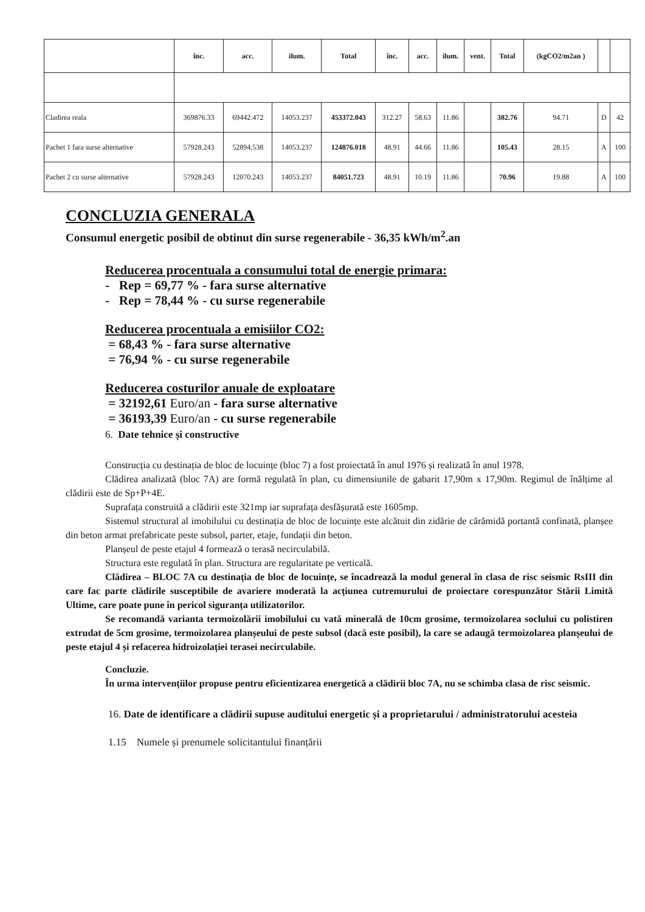| | înc. | acc. | ilum. | Total | înc. | acc. | ilum. | vent. | Total | (kgCO2/m2an ) | | |
| --- | --- | --- | --- | --- | --- | --- | --- | --- | --- | --- | --- | --- |
| Cladirea reala | 369876.33 | 69442.472 | 14053.237 | 453372.043 | 312.27 | 58.63 | 11.86 | | 382.76 | 94.71 | D | 42 |
| Pachet 1 fara surse alternative | 57928.243 | 52894.538 | 14053.237 | 124876.018 | 48.91 | 44.66 | 11.86 | | 105.43 | 28.15 | A | 100 |
| Pachet 2 cu surse alternative | 57928.243 | 12070.243 | 14053.237 | 84051.723 | 48.91 | 10.19 | 11.86 | | 70.96 | 19.88 | A | 100 |
CONCLUZIA GENERALA
Consumul energetic posibil de obtinut din surse regenerabile - 36,35 kWh/m<sup>2</sup>.an
Reducerea procentuala a consumului total de energie primara:
- Rep = 69,77 % - fara surse alternative
- Rep = 78,44 % - cu surse regenerabile
Reducerea procentuala a emisiilor CO2:
= 68,43 % - fara surse alternative
= 76,94 % - cu surse regenerabile
Reducerea costurilor anuale de exploatare
= 32192,61 Euro/an - fara surse alternative
= 36193,39 Euro/an - cu surse regenerabile
6. Date tehnice și constructive
Construcția cu destinația de bloc de locuințe (bloc 7) a fost proiectată în anul 1976 și realizată în anul 1978.
Clădirea analizată (bloc 7A) are formă regulată în plan, cu dimensiunile de gabarit 17,90m x 17,90m. Regimul de înălțime al clădirii este de Sp+P+4E.
Suprafața construită a clădirii este 321mp iar suprafața desfășurată este 1605mp.
Sistemul structural al imobilului cu destinația de bloc de locuințe este alcătuit din zidărie de cărămidă portantă confinată, planșee din beton armat prefabricate peste subsol, parter, etaje, fundații din beton.
Planșeul de peste etajul 4 formează o terasă necirculabilă.
Structura este regulată în plan. Structura are regularitate pe verticală.
Clădirea – BLOC 7A cu destinația de bloc de locuințe, se încadrează la modul general în clasa de risc seismic RsIII din care fac parte clădirile susceptibile de avariere moderată la acțiunea cutremurului de proiectare corespunzător Stării Limită Ultime, care poate pune în pericol siguranța utilizatorilor.
Se recomandă varianta termoizolării imobilului cu vată minerală de 10cm grosime, termoizolarea soclului cu polistiren extrudat de 5cm grosime, termoizolarea planșeului de peste subsol (dacă este posibil), la care se adaugă termoizolarea planșeului de peste etajul 4 și refacerea hidroizolației terasei necirculabile.
Concluzie.
În urma intervențiilor propuse pentru eficientizarea energetică a clădirii bloc 7A, nu se schimba clasa de risc seismic.
16. Date de identificare a clădirii supuse auditului energetic și a proprietarului / administratorului acesteia
1.15 Numele și prenumele solicitantului finanțării